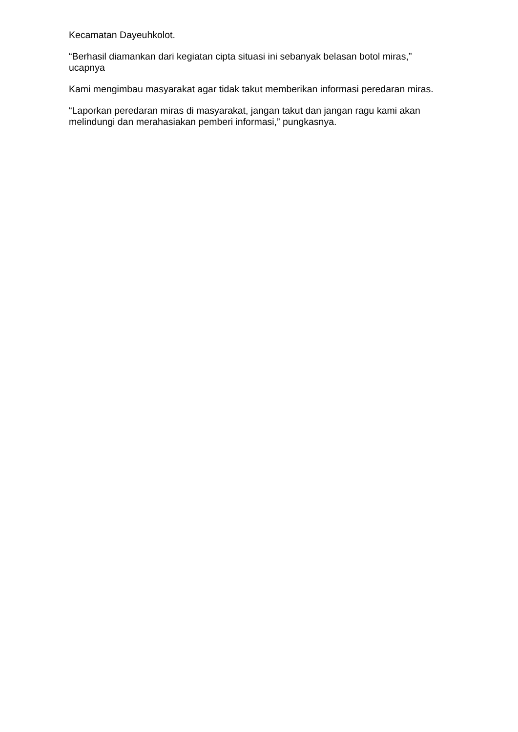Kecamatan Dayeuhkolot.
“Berhasil diamankan dari kegiatan cipta situasi ini sebanyak belasan botol miras,” ucapnya
Kami mengimbau masyarakat agar tidak takut memberikan informasi peredaran miras.
“Laporkan peredaran miras di masyarakat, jangan takut dan jangan ragu kami akan melindungi dan merahasiakan pemberi informasi,” pungkasnya.